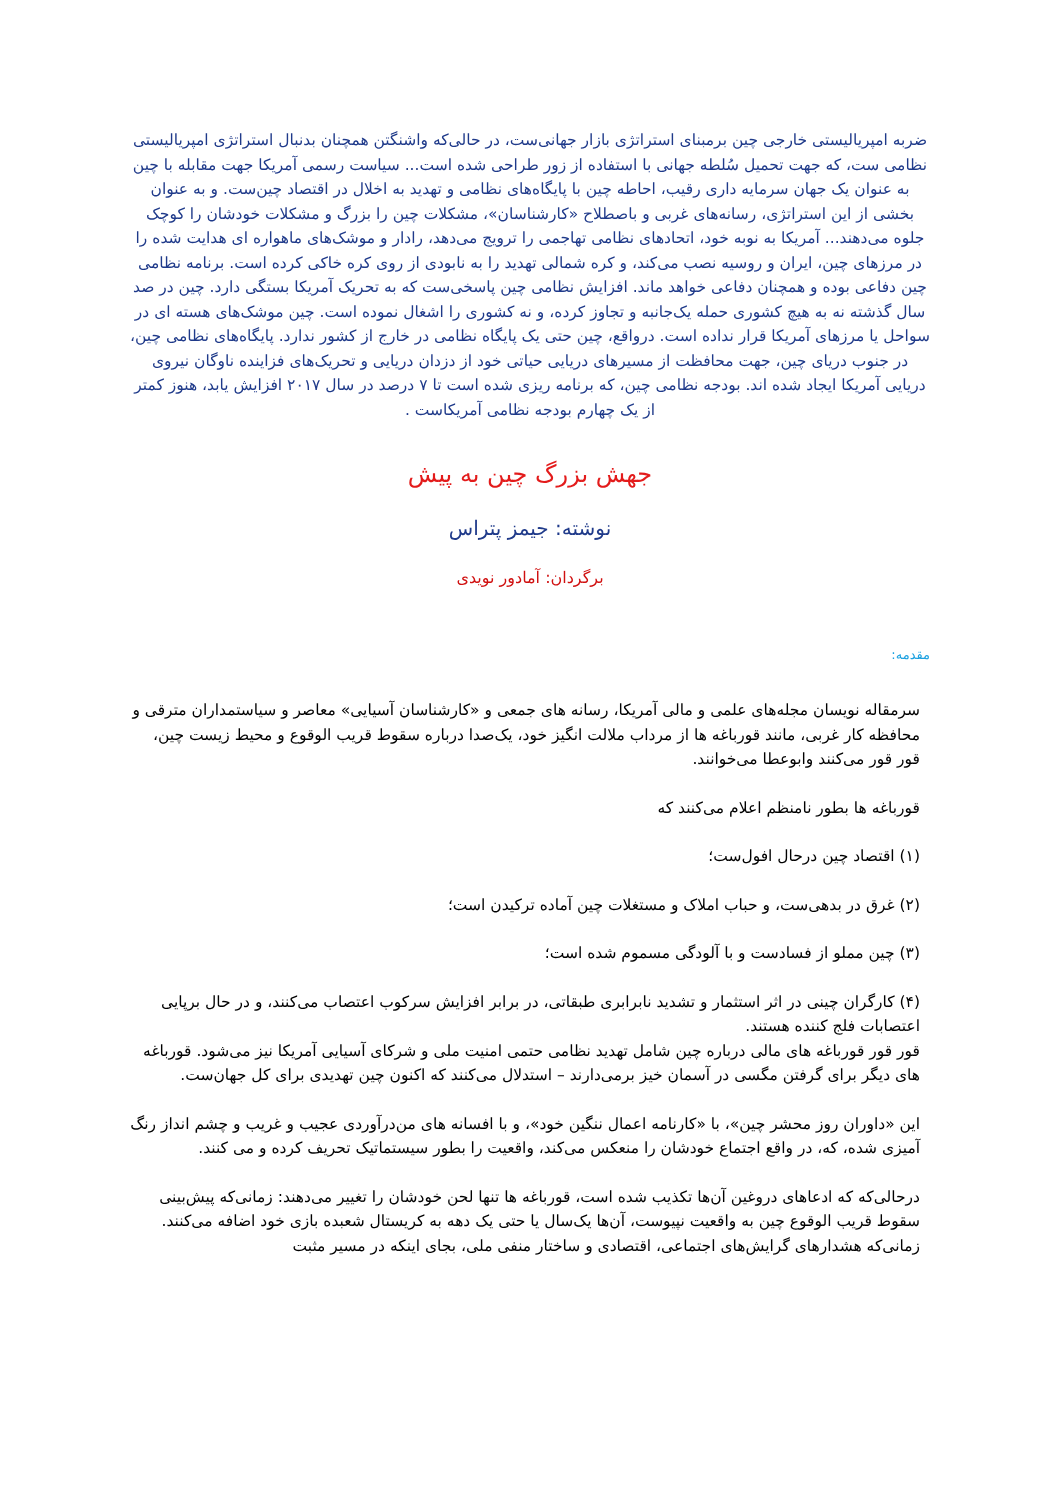ضربه امپریالیستی خارجی چین برمبنای استراتژی بازار جهانی‌ست، در حالی‌که واشنگتن همچنان بدنبال استراتژی امپریالیستی نظامی ست، که جهت تحمیل سُلطه جهانی با استفاده از زور طراحی شده است... سیاست رسمی آمریکا جهت مقابله با چین به عنوان یک جهان سرمایه داری رقیب، احاطه چین با پایگاه‌های نظامی و تهدید به اخلال در اقتصاد چین‌ست. و به عنوان بخشی از این استراتژی، رسانه‌های غربی و باصطلاح «کارشناسان»، مشکلات چین را بزرگ و مشکلات خودشان را کوچک جلوه می‌دهند... آمریکا به نوبه خود، اتحادهای نظامی تهاجمی را ترویج می‌دهد، رادار و موشک‌های ماهواره ای هدایت شده را در مرزهای چین، ایران و روسیه نصب می‌کند، و کره شمالی تهدید را به نابودی از روی کره خاکی کرده است. برنامه نظامی چین دفاعی بوده و همچنان دفاعی خواهد ماند. افزایش نظامی چین پاسخی‌ست که به تحریک آمریکا بستگی دارد. چین در صد سال گذشته نه به هیچ کشوری حمله یک‌جانبه و تجاوز کرده، و نه کشوری را اشغال نموده است. چین موشک‌های هسته ای در سواحل یا مرزهای آمریکا قرار نداده است. درواقع، چین حتی یک پایگاه نظامی در خارج از کشور ندارد. پایگاه‌های نظامی چین، در جنوب دریای چین، جهت محافظت از مسیرهای دریایی حیاتی خود از دزدان دریایی و تحریک‌های فزاینده ناوگان نیروی دریایی آمریکا ایجاد شده اند. بودجه نظامی چین، که برنامه ریزی شده است تا ۷ درصد در سال ۲۰۱۷ افزایش یابد، هنوز کمتر از یک چهارم بودجه نظامی آمریکاست .
جهش بزرگ چین به پیش
نوشته: جیمز پتراس
برگردان: آمادور نویدی
مقدمه:
سرمقاله نویسان مجله‌های علمی و مالی آمریکا، رسانه های جمعی و «کارشناسان آسیایی» معاصر و سیاستمداران مترقی و محافظه کار غربی، مانند قورباغه ها از مرداب ملالت انگیز خود، یک‌صدا درباره سقوط قریب الوقوع و محیط زیست چین، قور قور می‌کنند وابوعطا می‌خوانند.
قورباغه ها بطور نامنظم اعلام می‌کنند که
(۱) اقتصاد چین درحال افول‌ست؛
(۲) غرق در بدهی‌ست، و حباب املاک و مستغلات چین آماده ترکیدن است؛
(۳) چین مملو از فسادست و با آلودگی مسموم شده است؛
(۴) کارگران چینی در اثر استثمار و تشدید نابرابری طبقاتی، در برابر افزایش سرکوب اعتصاب می‌کنند، و در حال برپایی اعتصابات فلج کننده هستند.
قور قور قورباغه های مالی درباره چین شامل تهدید نظامی حتمی امنیت ملی و شرکای آسیایی آمریکا نیز می‌شود. قورباغه های دیگر برای گرفتن مگسی در آسمان خیز برمی‌دارند – استدلال می‌کنند که اکنون چین تهدیدی برای کل جهان‌ست.
این «داوران روز محشر چین»، با «کارنامه اعمال ننگین خود»، و با افسانه های من‌درآوردی عجیب و غریب و چشم انداز رنگ آمیزی شده، که، در واقع اجتماع خودشان را منعکس می‌کند، واقعیت را بطور سیستماتیک تحریف کرده و می کنند.
درحالی‌که که ادعاهای دروغین آن‌ها تکذیب شده است، قورباغه ها تنها لحن خودشان را تغییر می‌دهند: زمانی‌که پیش‌بینی سقوط قریب الوقوع چین به واقعیت نپیوست، آن‌ها یک‌سال یا حتی یک دهه به کریستال شعبده بازی خود اضافه می‌کنند. زمانی‌که هشدارهای گرایش‌های اجتماعی، اقتصادی و ساختار منفی ملی، بجای اینکه در مسیر مثبت